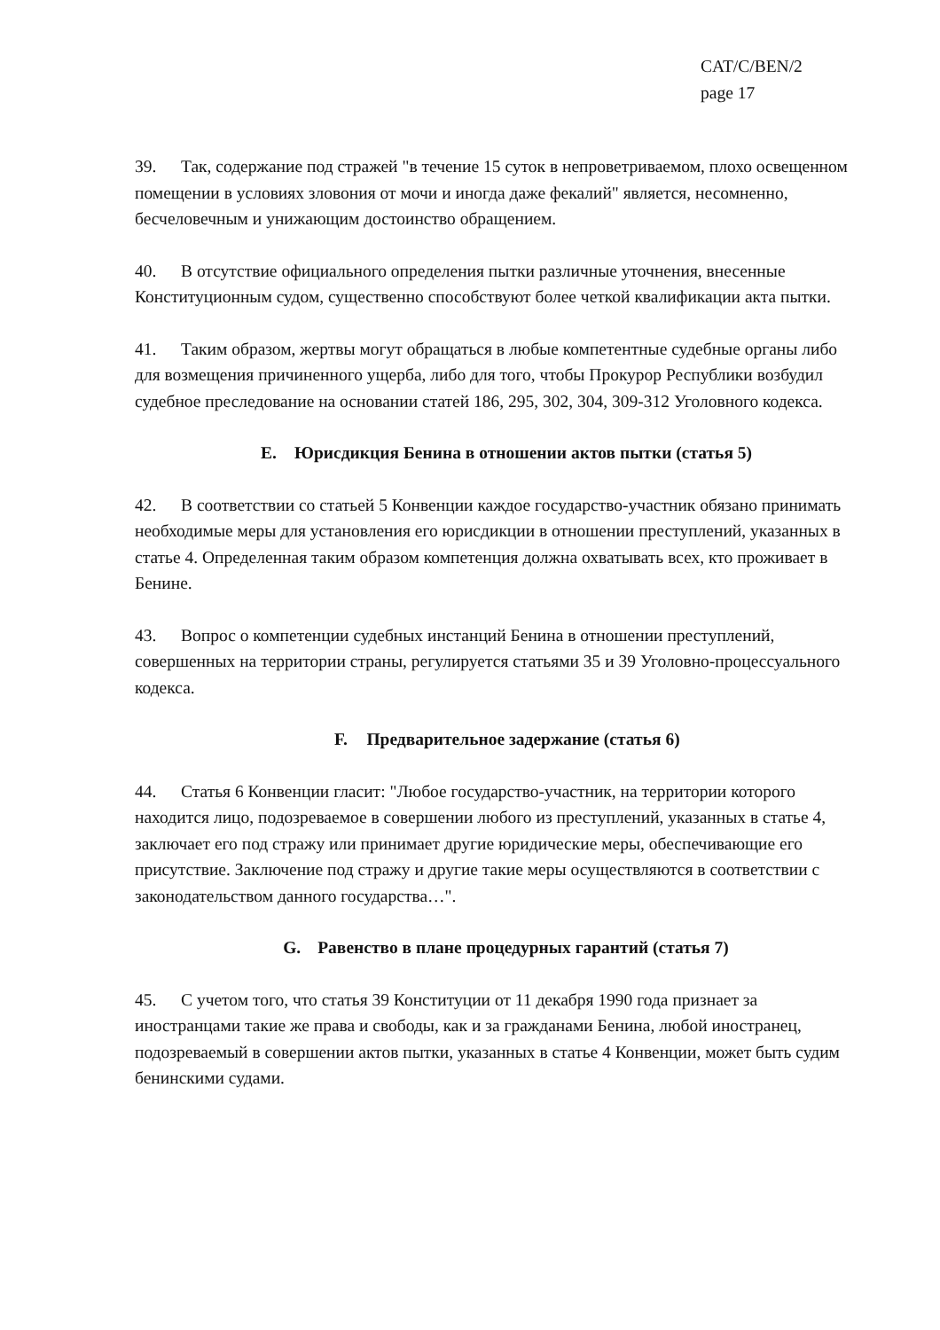CAT/C/BEN/2
page 17
39. Так, содержание под стражей "в течение 15 суток в непроветриваемом, плохо освещенном помещении в условиях зловония от мочи и иногда даже фекалий" является, несомненно, бесчеловечным и унижающим достоинство обращением.
40. В отсутствие официального определения пытки различные уточнения, внесенные Конституционным судом, существенно способствуют более четкой квалификации акта пытки.
41. Таким образом, жертвы могут обращаться в любые компетентные судебные органы либо для возмещения причиненного ущерба, либо для того, чтобы Прокурор Республики возбудил судебное преследование на основании статей 186, 295, 302, 304, 309-312 Уголовного кодекса.
E. Юрисдикция Бенина в отношении актов пытки (статья 5)
42. В соответствии со статьей 5 Конвенции каждое государство-участник обязано принимать необходимые меры для установления его юрисдикции в отношении преступлений, указанных в статье 4. Определенная таким образом компетенция должна охватывать всех, кто проживает в Бенине.
43. Вопрос о компетенции судебных инстанций Бенина в отношении преступлений, совершенных на территории страны, регулируется статьями 35 и 39 Уголовно-процессуального кодекса.
F. Предварительное задержание (статья 6)
44. Статья 6 Конвенции гласит: "Любое государство-участник, на территории которого находится лицо, подозреваемое в совершении любого из преступлений, указанных в статье 4, заключает его под стражу или принимает другие юридические меры, обеспечивающие его присутствие. Заключение под стражу и другие такие меры осуществляются в соответствии с законодательством данного государства…".
G. Равенство в плане процедурных гарантий (статья 7)
45. С учетом того, что статья 39 Конституции от 11 декабря 1990 года признает за иностранцами такие же права и свободы, как и за гражданами Бенина, любой иностранец, подозреваемый в совершении актов пытки, указанных в статье 4 Конвенции, может быть судим бенинскими судами.